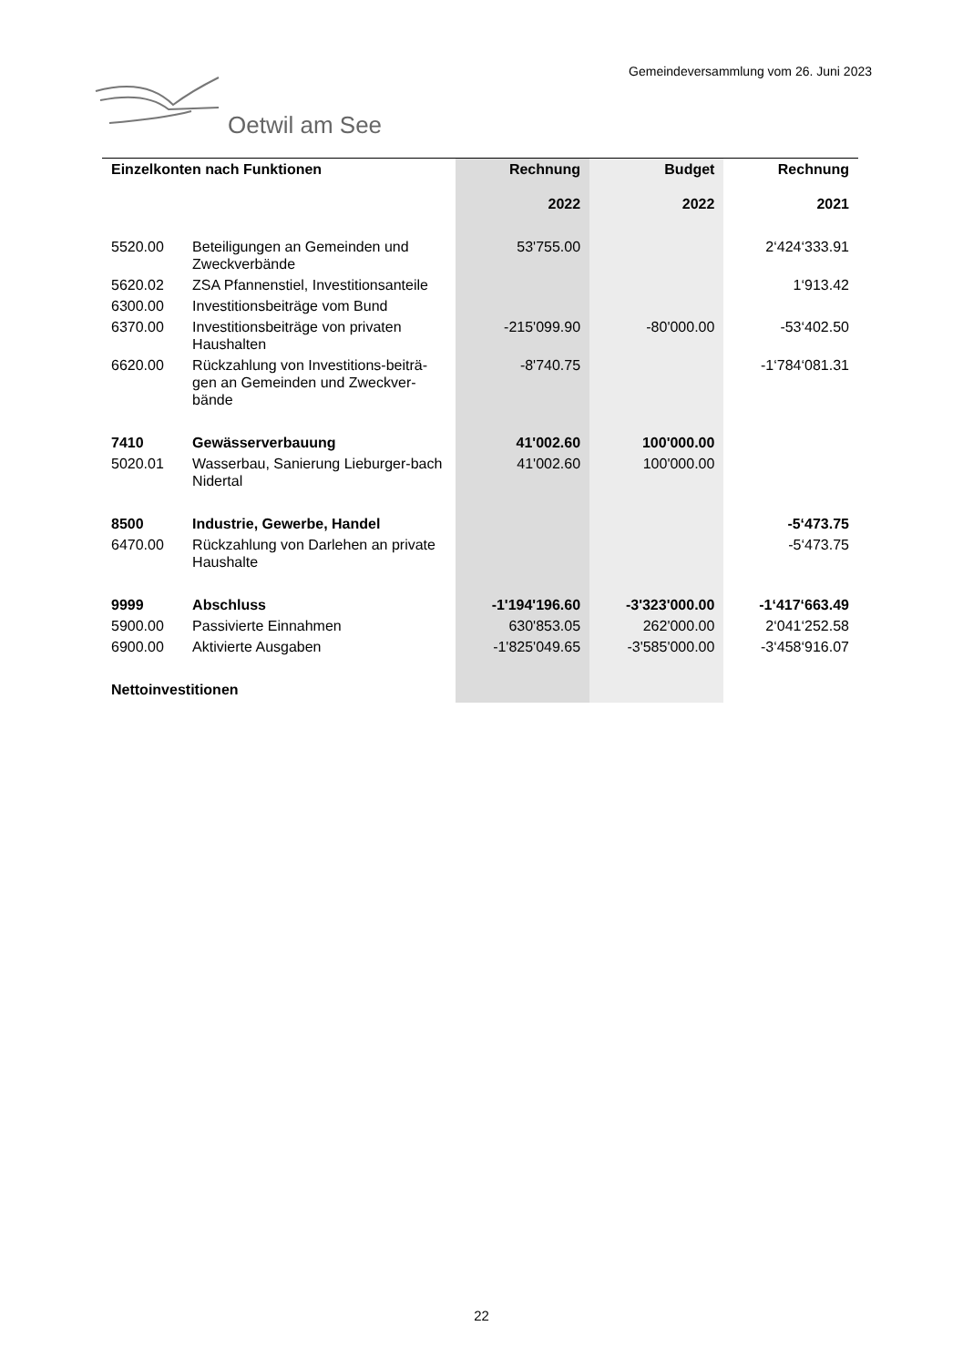Gemeindeversammlung vom 26. Juni 2023
Oetwil am See
| Einzelkonten nach Funktionen | | Rechnung 2022 | Budget 2022 | Rechnung 2021 |
| --- | --- | --- | --- | --- |
| 5520.00 | Beteiligungen an Gemeinden und Zweckverbände | 53'755.00 | | 2‘424‘333.91 |
| 5620.02 | ZSA Pfannenstiel, Investitionsanteile | | | 1‘913.42 |
| 6300.00 | Investitionsbeiträge vom Bund | | | |
| 6370.00 | Investitionsbeiträge von privaten Haushalten | -215'099.90 | -80'000.00 | -53‘402.50 |
| 6620.00 | Rückzahlung von Investitions-beiträ-gen an Gemeinden und Zweckver-bände | -8'740.75 | | -1‘784‘081.31 |
| 7410 | Gewässerverbauung | 41'002.60 | 100'000.00 | |
| 5020.01 | Wasserbau, Sanierung Lieburger-bach Nidertal | 41'002.60 | 100'000.00 | |
| 8500 | Industrie, Gewerbe, Handel | | | -5‘473.75 |
| 6470.00 | Rückzahlung von Darlehen an private Haushalte | | | -5‘473.75 |
| 9999 | Abschluss | -1'194'196.60 | -3'323'000.00 | -1‘417‘663.49 |
| 5900.00 | Passivierte Einnahmen | 630'853.05 | 262'000.00 | 2‘041‘252.58 |
| 6900.00 | Aktivierte Ausgaben | -1'825'049.65 | -3'585'000.00 | -3‘458‘916.07 |
| Nettoinvestitionen | | | | |
22